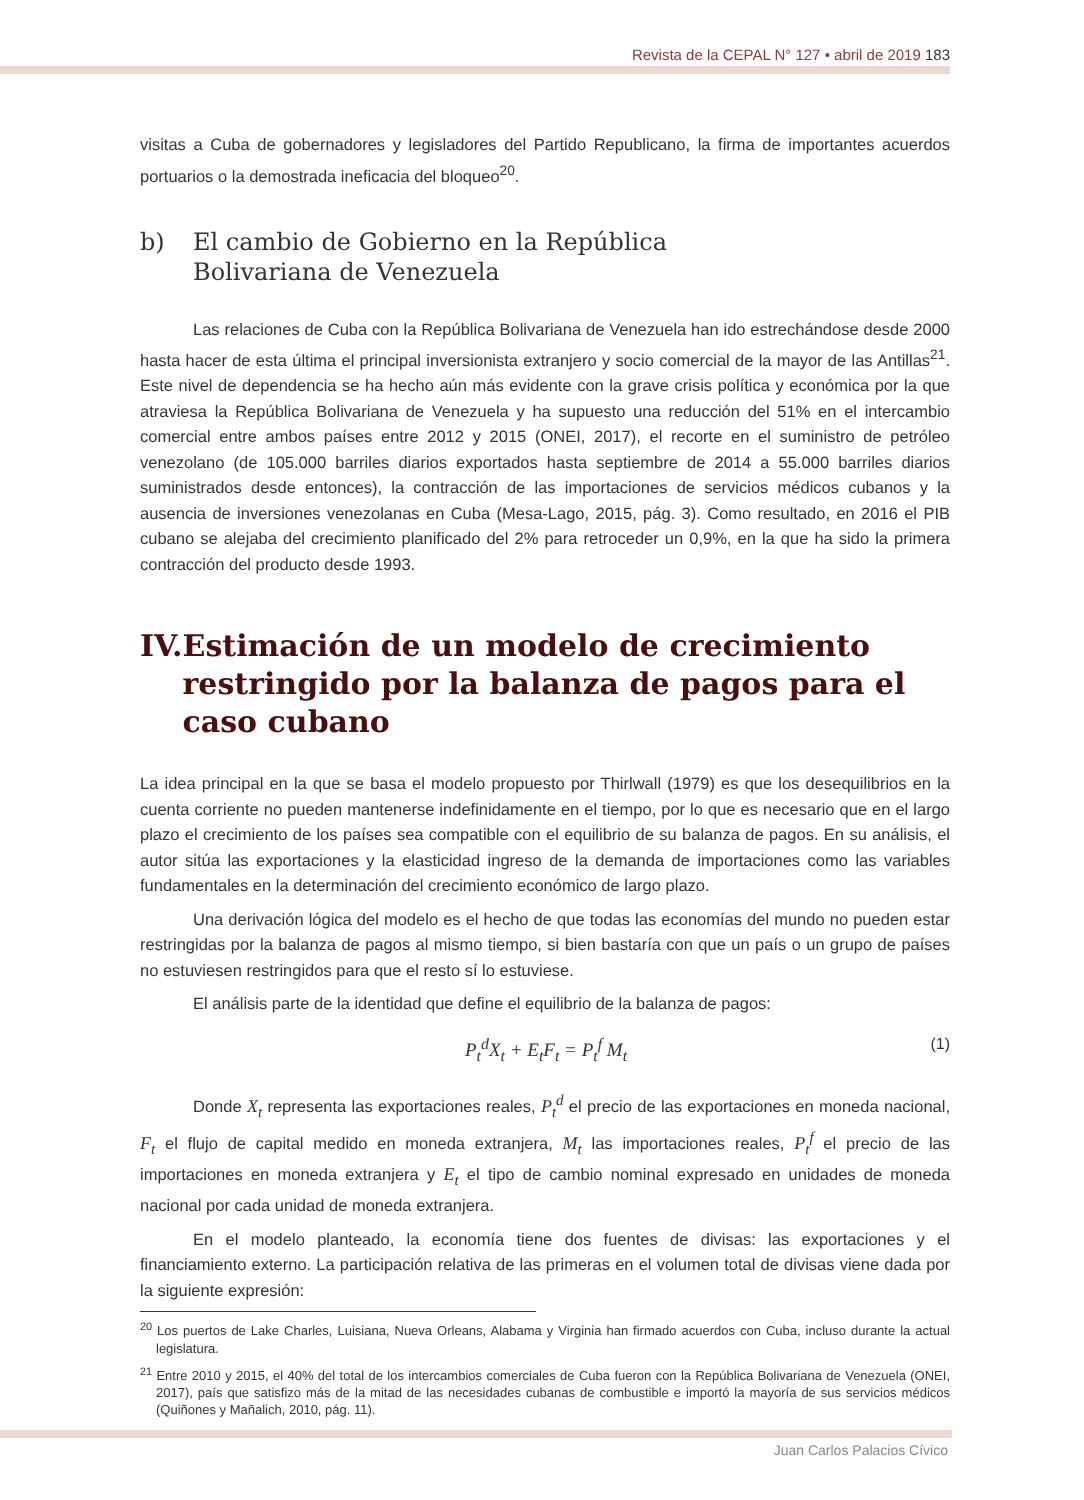Revista de la CEPAL N° 127 • abril de 2019 183
visitas a Cuba de gobernadores y legisladores del Partido Republicano, la firma de importantes acuerdos portuarios o la demostrada ineficacia del bloqueo<sup>20</sup>.
b) El cambio de Gobierno en la República
Bolivariana de Venezuela
Las relaciones de Cuba con la República Bolivariana de Venezuela han ido estrechándose desde 2000 hasta hacer de esta última el principal inversionista extranjero y socio comercial de la mayor de las Antillas<sup>21</sup>. Este nivel de dependencia se ha hecho aún más evidente con la grave crisis política y económica por la que atraviesa la República Bolivariana de Venezuela y ha supuesto una reducción del 51% en el intercambio comercial entre ambos países entre 2012 y 2015 (ONEI, 2017), el recorte en el suministro de petróleo venezolano (de 105.000 barriles diarios exportados hasta septiembre de 2014 a 55.000 barriles diarios suministrados desde entonces), la contracción de las importaciones de servicios médicos cubanos y la ausencia de inversiones venezolanas en Cuba (Mesa-Lago, 2015, pág. 3). Como resultado, en 2016 el PIB cubano se alejaba del crecimiento planificado del 2% para retroceder un 0,9%, en la que ha sido la primera contracción del producto desde 1993.
IV. Estimación de un modelo de crecimiento restringido por la balanza de pagos para el caso cubano
La idea principal en la que se basa el modelo propuesto por Thirlwall (1979) es que los desequilibrios en la cuenta corriente no pueden mantenerse indefinidamente en el tiempo, por lo que es necesario que en el largo plazo el crecimiento de los países sea compatible con el equilibrio de su balanza de pagos. En su análisis, el autor sitúa las exportaciones y la elasticidad ingreso de la demanda de importaciones como las variables fundamentales en la determinación del crecimiento económico de largo plazo.
Una derivación lógica del modelo es el hecho de que todas las economías del mundo no pueden estar restringidas por la balanza de pagos al mismo tiempo, si bien bastaría con que un país o un grupo de países no estuviesen restringidos para que el resto sí lo estuviese.
El análisis parte de la identidad que define el equilibrio de la balanza de pagos:
P<sub>t</sub><sup>d</sup>X<sub>t</sub> + E<sub>t</sub>F<sub>t</sub> = P<sub>t</sub><sup>f</sup> M<sub>t</sub> (1)
Donde X<sub>t</sub> representa las exportaciones reales, P<sub>t</sub><sup>d</sup> el precio de las exportaciones en moneda nacional, F<sub>t</sub> el flujo de capital medido en moneda extranjera, M<sub>t</sub> las importaciones reales, P<sub>t</sub><sup>f</sup> el precio de las importaciones en moneda extranjera y E<sub>t</sub> el tipo de cambio nominal expresado en unidades de moneda nacional por cada unidad de moneda extranjera.
En el modelo planteado, la economía tiene dos fuentes de divisas: las exportaciones y el financiamiento externo. La participación relativa de las primeras en el volumen total de divisas viene dada por la siguiente expresión:
<sup>20</sup> Los puertos de Lake Charles, Luisiana, Nueva Orleans, Alabama y Virginia han firmado acuerdos con Cuba, incluso durante la actual legislatura.
<sup>21</sup> Entre 2010 y 2015, el 40% del total de los intercambios comerciales de Cuba fueron con la República Bolivariana de Venezuela (ONEI, 2017), país que satisfizo más de la mitad de las necesidades cubanas de combustible e importó la mayoría de sus servicios médicos (Quiñones y Mañalich, 2010, pág. 11).
Juan Carlos Palacios Cívico